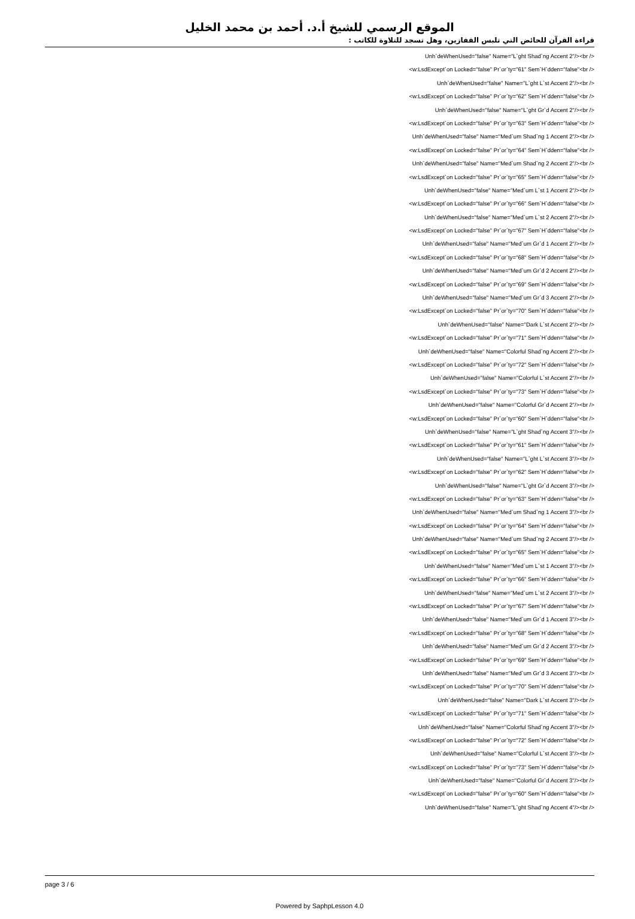الموقع الرسمي للشيخ أ.د. أحمد بن محمد الخليل
قراءة القرآن للحائض التي تلبس القفازين، وهل تسجد للتلاوة للكاتب :
Unh`deWhenUsed="false" Name="L`ght Shad`ng Accent 2"/><br />
<w:LsdExcept`on Locked="false" Pr`or`ty="61" Sem`H`dden="false"<br />
Unh`deWhenUsed="false" Name="L`ght L`st Accent 2"/><br />
<w:LsdExcept`on Locked="false" Pr`or`ty="62" Sem`H`dden="false"<br />
Unh`deWhenUsed="false" Name="L`ght Gr`d Accent 2"/><br />
<w:LsdExcept`on Locked="false" Pr`or`ty="63" Sem`H`dden="false"<br />
Unh`deWhenUsed="false" Name="Med`um Shad`ng 1 Accent 2"/><br />
<w:LsdExcept`on Locked="false" Pr`or`ty="64" Sem`H`dden="false"<br />
Unh`deWhenUsed="false" Name="Med`um Shad`ng 2 Accent 2"/><br />
<w:LsdExcept`on Locked="false" Pr`or`ty="65" Sem`H`dden="false"<br />
Unh`deWhenUsed="false" Name="Med`um L`st 1 Accent 2"/><br />
<w:LsdExcept`on Locked="false" Pr`or`ty="66" Sem`H`dden="false"<br />
Unh`deWhenUsed="false" Name="Med`um L`st 2 Accent 2"/><br />
<w:LsdExcept`on Locked="false" Pr`or`ty="67" Sem`H`dden="false"<br />
Unh`deWhenUsed="false" Name="Med`um Gr`d 1 Accent 2"/><br />
<w:LsdExcept`on Locked="false" Pr`or`ty="68" Sem`H`dden="false"<br />
Unh`deWhenUsed="false" Name="Med`um Gr`d 2 Accent 2"/><br />
<w:LsdExcept`on Locked="false" Pr`or`ty="69" Sem`H`dden="false"<br />
Unh`deWhenUsed="false" Name="Med`um Gr`d 3 Accent 2"/><br />
<w:LsdExcept`on Locked="false" Pr`or`ty="70" Sem`H`dden="false"<br />
Unh`deWhenUsed="false" Name="Dark L`st Accent 2"/><br />
<w:LsdExcept`on Locked="false" Pr`or`ty="71" Sem`H`dden="false"<br />
Unh`deWhenUsed="false" Name="Colorful Shad`ng Accent 2"/><br />
<w:LsdExcept`on Locked="false" Pr`or`ty="72" Sem`H`dden="false"<br />
Unh`deWhenUsed="false" Name="Colorful L`st Accent 2"/><br />
<w:LsdExcept`on Locked="false" Pr`or`ty="73" Sem`H`dden="false"<br />
Unh`deWhenUsed="false" Name="Colorful Gr`d Accent 2"/><br />
<w:LsdExcept`on Locked="false" Pr`or`ty="60" Sem`H`dden="false"<br />
Unh`deWhenUsed="false" Name="L`ght Shad`ng Accent 3"/><br />
<w:LsdExcept`on Locked="false" Pr`or`ty="61" Sem`H`dden="false"<br />
Unh`deWhenUsed="false" Name="L`ght L`st Accent 3"/><br />
<w:LsdExcept`on Locked="false" Pr`or`ty="62" Sem`H`dden="false"<br />
Unh`deWhenUsed="false" Name="L`ght Gr`d Accent 3"/><br />
<w:LsdExcept`on Locked="false" Pr`or`ty="63" Sem`H`dden="false"<br />
Unh`deWhenUsed="false" Name="Med`um Shad`ng 1 Accent 3"/><br />
<w:LsdExcept`on Locked="false" Pr`or`ty="64" Sem`H`dden="false"<br />
Unh`deWhenUsed="false" Name="Med`um Shad`ng 2 Accent 3"/><br />
<w:LsdExcept`on Locked="false" Pr`or`ty="65" Sem`H`dden="false"<br />
Unh`deWhenUsed="false" Name="Med`um L`st 1 Accent 3"/><br />
<w:LsdExcept`on Locked="false" Pr`or`ty="66" Sem`H`dden="false"<br />
Unh`deWhenUsed="false" Name="Med`um L`st 2 Accent 3"/><br />
<w:LsdExcept`on Locked="false" Pr`or`ty="67" Sem`H`dden="false"<br />
Unh`deWhenUsed="false" Name="Med`um Gr`d 1 Accent 3"/><br />
<w:LsdExcept`on Locked="false" Pr`or`ty="68" Sem`H`dden="false"<br />
Unh`deWhenUsed="false" Name="Med`um Gr`d 2 Accent 3"/><br />
<w:LsdExcept`on Locked="false" Pr`or`ty="69" Sem`H`dden="false"<br />
Unh`deWhenUsed="false" Name="Med`um Gr`d 3 Accent 3"/><br />
<w:LsdExcept`on Locked="false" Pr`or`ty="70" Sem`H`dden="false"<br />
Unh`deWhenUsed="false" Name="Dark L`st Accent 3"/><br />
<w:LsdExcept`on Locked="false" Pr`or`ty="71" Sem`H`dden="false"<br />
Unh`deWhenUsed="false" Name="Colorful Shad`ng Accent 3"/><br />
<w:LsdExcept`on Locked="false" Pr`or`ty="72" Sem`H`dden="false"<br />
Unh`deWhenUsed="false" Name="Colorful L`st Accent 3"/><br />
<w:LsdExcept`on Locked="false" Pr`or`ty="73" Sem`H`dden="false"<br />
Unh`deWhenUsed="false" Name="Colorful Gr`d Accent 3"/><br />
<w:LsdExcept`on Locked="false" Pr`or`ty="60" Sem`H`dden="false"<br />
Unh`deWhenUsed="false" Name="L`ght Shad`ng Accent 4"/><br />
page 3 / 6
Powered by SaphpLesson 4.0